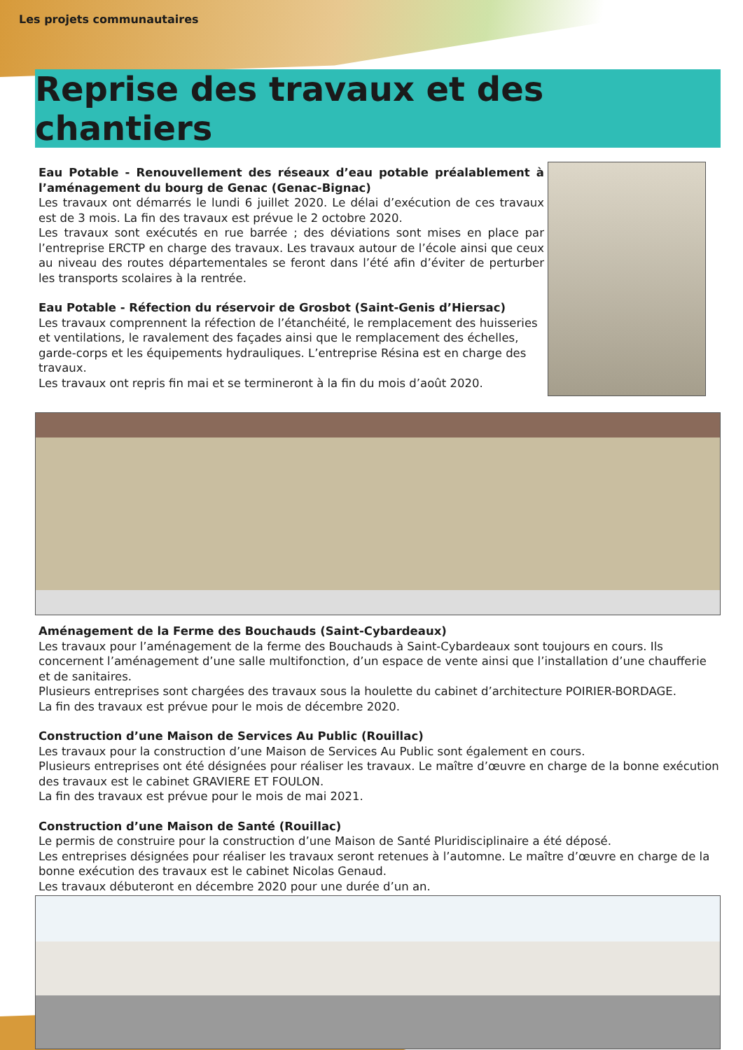Les projets communautaires
Reprise des travaux et des chantiers
Eau Potable - Renouvellement des réseaux d’eau potable préalablement à l’aménagement du bourg de Genac (Genac-Bignac)
Les travaux ont démarrés le lundi 6 juillet 2020. Le délai d’exécution de ces travaux est de 3 mois. La fin des travaux est prévue le 2 octobre 2020.
Les travaux sont exécutés en rue barrée ; des déviations sont mises en place par l’entreprise ERCTP en charge des travaux. Les travaux autour de l’école ainsi que ceux au niveau des routes départementales se feront dans l’été afin d’éviter de perturber les transports scolaires à la rentrée.
Eau Potable - Réfection du réservoir de Grosbot (Saint-Genis d’Hiersac)
Les travaux comprennent la réfection de l’étanchéité, le remplacement des huisseries et ventilations, le ravalement des façades ainsi que le remplacement des échelles, garde-corps et les équipements hydrauliques. L’entreprise Résina est en charge des travaux.
Les travaux ont repris fin mai et se termineront à la fin du mois d’août 2020.
Aménagement de la Ferme des Bouchauds (Saint-Cybardeaux)
Les travaux pour l’aménagement de la ferme des Bouchauds à Saint-Cybardeaux sont toujours en cours. Ils concernent l’aménagement d’une salle multifonction, d’un espace de vente ainsi que l’installation d’une chaufferie et de sanitaires.
Plusieurs entreprises sont chargées des travaux sous la houlette du cabinet d’architecture POIRIER-BORDAGE.
La fin des travaux est prévue pour le mois de décembre 2020.
Construction d’une Maison de Services Au Public (Rouillac)
Les travaux pour la construction d’une Maison de Services Au Public sont également en cours.
Plusieurs entreprises ont été désignées pour réaliser les travaux. Le maître d’œuvre en charge de la bonne exécution des travaux est le cabinet GRAVIERE ET FOULON.
La fin des travaux est prévue pour le mois de mai 2021.
Construction d’une Maison de Santé (Rouillac)
Le permis de construire pour la construction d’une Maison de Santé Pluridisciplinaire a été déposé.
Les entreprises désignées pour réaliser les travaux seront retenues à l’automne. Le maître d’œuvre en charge de la bonne exécution des travaux est le cabinet Nicolas Genaud.
Les travaux débuteront en décembre 2020 pour une durée d’un an.